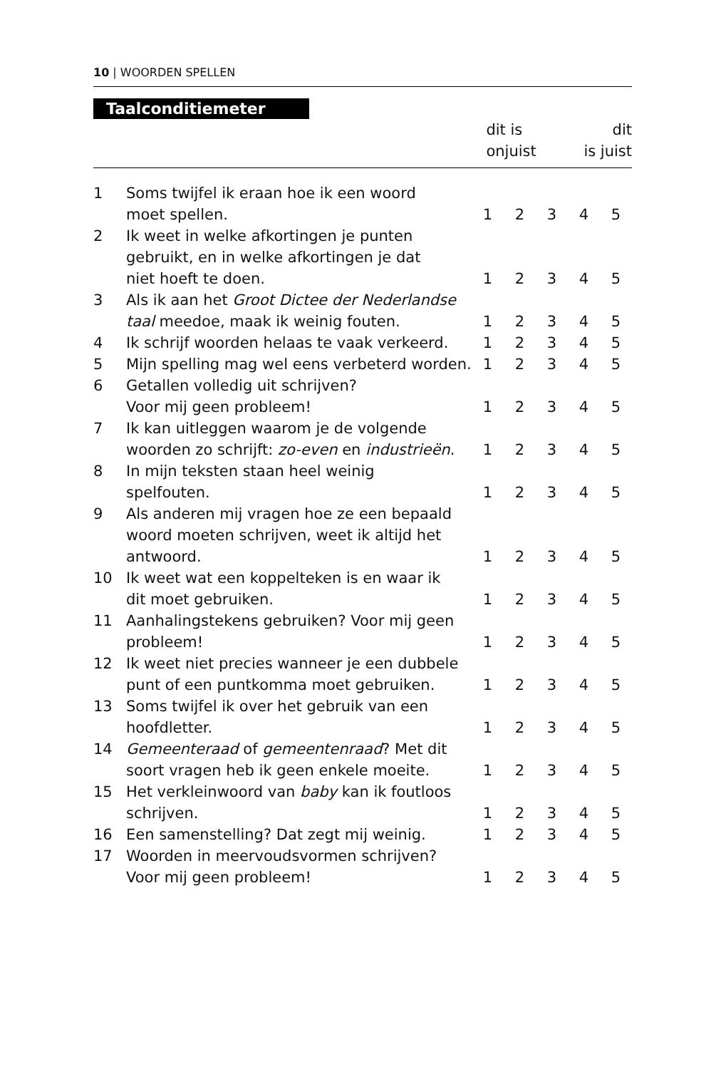10 | WOORDEN SPELLEN
Taalconditiemeter
dit is
onjuist dit
is juist
| 1 | Soms twijfel ik eraan hoe ik een woord moet spellen. | 1 | 2 | 3 | 4 | 5 |
| 2 | Ik weet in welke afkortingen je punten gebruikt, en in welke afkortingen je dat niet hoeft te doen. | 1 | 2 | 3 | 4 | 5 |
| 3 | Als ik aan het Groot Dictee der Nederlandse taal meedoe, maak ik weinig fouten. | 1 | 2 | 3 | 4 | 5 |
| 4 | Ik schrijf woorden helaas te vaak verkeerd. | 1 | 2 | 3 | 4 | 5 |
| 5 | Mijn spelling mag wel eens verbeterd worden. | 1 | 2 | 3 | 4 | 5 |
| 6 | Getallen volledig uit schrijven? Voor mij geen probleem! | 1 | 2 | 3 | 4 | 5 |
| 7 | Ik kan uitleggen waarom je de volgende woorden zo schrijft: zo-even en industrieën . | 1 | 2 | 3 | 4 | 5 |
| 8 | In mijn teksten staan heel weinig spelfouten. | 1 | 2 | 3 | 4 | 5 |
| 9 | Als anderen mij vragen hoe ze een bepaald woord moeten schrijven, weet ik altijd het antwoord. | 1 | 2 | 3 | 4 | 5 |
| 10 | Ik weet wat een koppelteken is en waar ik dit moet gebruiken. | 1 | 2 | 3 | 4 | 5 |
| 11 | Aanhalingstekens gebruiken? Voor mij geen probleem! | 1 | 2 | 3 | 4 | 5 |
| 12 | Ik weet niet precies wanneer je een dubbele punt of een puntkomma moet gebruiken. | 1 | 2 | 3 | 4 | 5 |
| 13 | Soms twijfel ik over het gebruik van een hoofdletter. | 1 | 2 | 3 | 4 | 5 |
| 14 | Gemeenteraad of gemeentenraad ? Met dit soort vragen heb ik geen enkele moeite. | 1 | 2 | 3 | 4 | 5 |
| 15 | Het verkleinwoord van baby kan ik foutloos schrijven. | 1 | 2 | 3 | 4 | 5 |
| 16 | Een samenstelling? Dat zegt mij weinig. | 1 | 2 | 3 | 4 | 5 |
| 17 | Woorden in meervoudsvormen schrijven? Voor mij geen probleem! | 1 | 2 | 3 | 4 | 5 |